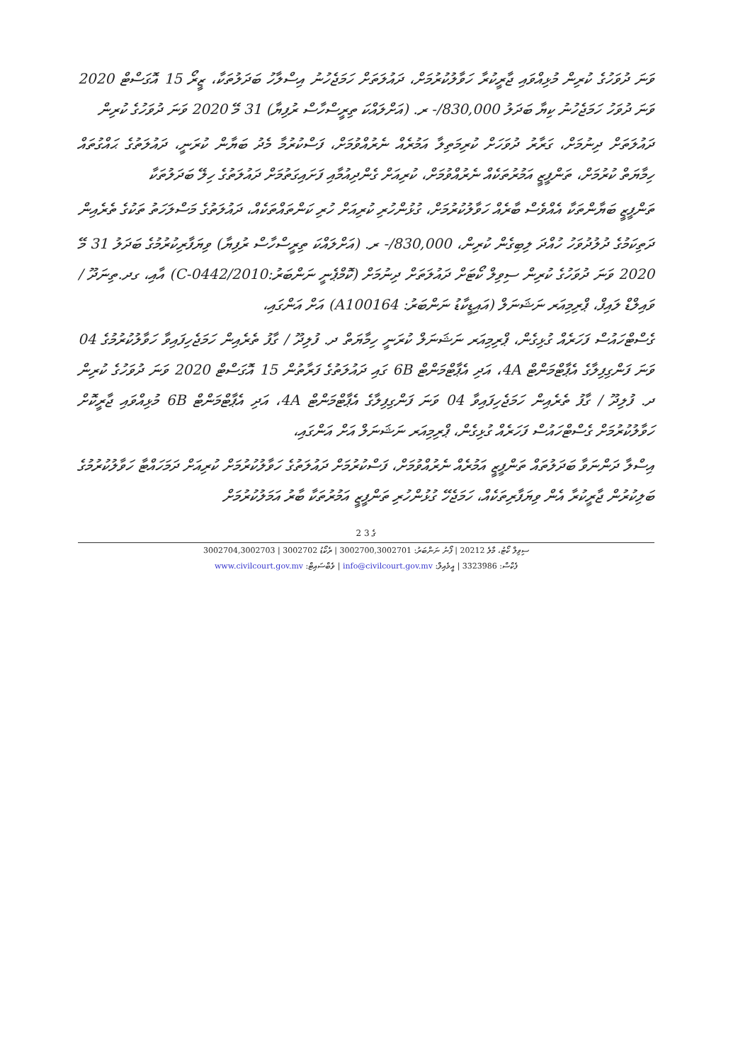ވަނަ ދުވަހުގެ ކުރިން މުޅިއްވައި ޖާރީކުރާ ހަވާލުކުރުމަށް، ދައުލަތަށް ހަމަޖެހުނު އިސްލާހު ބަދަލުތަކާ، ޒީރޯ 15 އޮގަސްޓް 2020 ވަނަ ދުވަހު ހަމަޖެހުނު ކިޔާ ބަދަލު 830,000/- ރ. (އަށްލައްކަ ތިރީސްހާސް ރުފިޔާ) 31 މޭ 2020 ވަނަ ދުވަހުގެ ކުރިން
ދައުލަތަށް ދިނުމަށް، ގަރާރު ދުވަހަށް ކުރިމަތިލާ އަމުރެއް ނެރުއްވުމަށް، ފަސްކުރުމާ މެދު ބަޔާން ކުރަނީ، ދައުލަތުގެ ޙައްގުތައް ހިމާޔަތް ކުރުމަށް، ތަންފީޒީ އަމުރުތަކެއް ނެރުއްވުމަށް، ކުރިއަށް ގެންދިއުމާއި ފަށައިގަތުމަށް ދައުލަތުގެ ހިލޭ ބަދަލުތަކާ
ތަންފީޒީ ބަޔާންތަކާ އެއްވެސް ބާރެއް ހަވާލުކުރުމަށް، ގުޅުންހުރި ކުރިއަށް ހުރި ކަންތައްތަކެއް، ދައުލަތުގެ މަސްލަހަތު ތަކުގެ ތެރެއިން
ދަތިކަމުގެ ދުލުދުވަހު ހުއްދަ ލިބިގެން ކުރިން، 830,000/- ރ. (އަށްލައްކަ ތިރީސްހާސް ރުފިޔާ) ވިޔަފާރިކުރުމުގެ ބަދަލު 31 މޭ 2020 ވަނަ ދުވަހުގެ ކުރިން ސިވިލް ކޯޓަށް ދައުލަތަށް ދިނުމަށް (ކޮމްޕެނީ ނަންބަރު:C-0442/2010) އާއި، ގދ.ތިނަދޫ / ވައިލްޑް ލައިފް، ޕްރިމިއަރ ނަޝަނަލް (އައިޑީކާޑު ނަންބަރު: A100164) އަށް އަންގައި،
ގެސްޓްހައުސް ފަހަރެއް ގުޅިގެން، ޕްރިމިއަރ ނަޝަނަލް ކުރަނީ ހިމާޔަތް ދ. ފުލިދޫ / ގާފު ތެރެއިން ހަމަޖެހިފައިވާ ހަވާލުކުރުމުގެ 04 ވަނަ ފަންގިފިލާގެ އެޕާޓްމަންޓް 4A، އަދި އެޕާޓްމަންޓް 6B ގައި ދައުލަތުގެ ފަރާތުން 15 އޮގަސްޓް 2020 ވަނަ ދުވަހުގެ ކުރިން ދ. ފުލިދޫ / ގާފު ތެރެއިން ހަމަޖެހިފައިވާ 04 ވަނަ ފަންގިފިލާގެ އެޕާޓްމަންޓް 4A، އަދި އެޕާޓްމަންޓް 6B މުޅިއްވައި ޖާރީކޮށް ހަވާލުކުރުމަށް ގެސްޓްހައުސް ފަހަރެއް ގުޅިގެން، ޕްރިމިއަރ ނަޝަނަލް އަށް އަންގައި،
އިސްލާ ދަންނަވާ ބަދަލުތައް ތަންފީޒީ އަމުރެއް ނެރުއްވުމަށް، ފަސްކުރުމަށް ދައުލަތުގެ ހަވާލުކުރުމަށް ކުރިއަށް ދަމަހައްޓާ ހަވާލުކުރުމުގެ ބަލިކުރުން ޖާރީކުރާ އެން ވިޔަފާރިތަކެއް، ހަމަޖެހޭ ގުޅުންހުރި ތަންފީޒީ އަމުރުތަކާ ބާރު އަމަލުކުރުމަށް
2 ގެ 3
ސިވިލް ކޯޓު، މާލެ 20212 | ފޯނު ނަންބަރު: 3002700,3002701 | ރެކޯޑު 3002702 | 3002704,3002703
ފެކްސް: 3323986 | އީމެއިލް: info@civilcourt.gov.mv | ވެބްސައިޓް: www.civilcourt.gov.mv